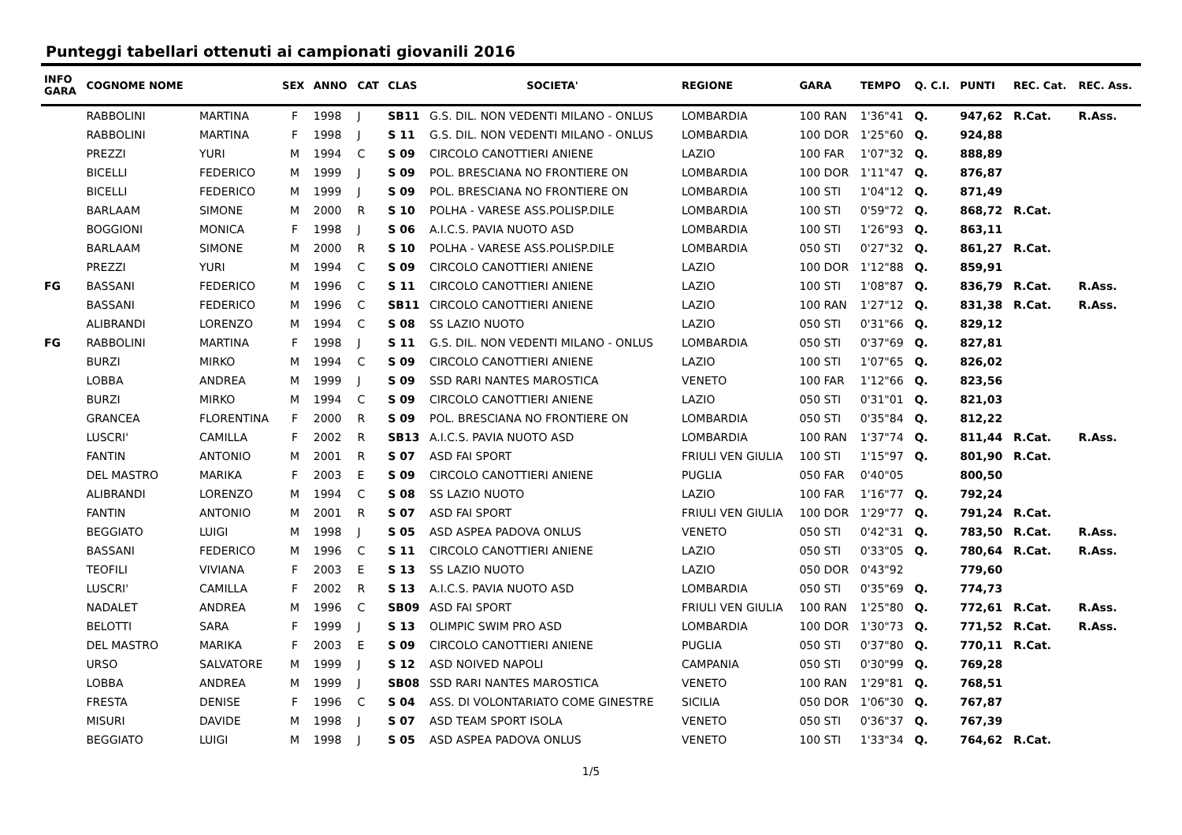Punteggi tabellari ottenuti ai campionati giovanili 2016
| INFO GARA | COGNOME NOME | | SEX | ANNO | CAT | CLAS | SOCIETA' | REGIONE | GARA | TEMPO | Q. C.I. | PUNTI | REC. Cat. | REC. Ass. |
| --- | --- | --- | --- | --- | --- | --- | --- | --- | --- | --- | --- | --- | --- | --- |
| | RABBOLINI | MARTINA | F | 1998 | J | SB11 | G.S. DIL. NON VEDENTI MILANO - ONLUS | LOMBARDIA | 100 RAN | 1'36"41 | Q. | 947,62 | R.Cat. | R.Ass. |
| | RABBOLINI | MARTINA | F | 1998 | J | S 11 | G.S. DIL. NON VEDENTI MILANO - ONLUS | LOMBARDIA | 100 DOR | 1'25"60 | Q. | 924,88 | | |
| | PREZZI | YURI | M | 1994 | C | S 09 | CIRCOLO CANOTTIERI ANIENE | LAZIO | 100 FAR | 1'07"32 | Q. | 888,89 | | |
| | BICELLI | FEDERICO | M | 1999 | J | S 09 | POL. BRESCIANA NO FRONTIERE ON | LOMBARDIA | 100 DOR | 1'11"47 | Q. | 876,87 | | |
| | BICELLI | FEDERICO | M | 1999 | J | S 09 | POL. BRESCIANA NO FRONTIERE ON | LOMBARDIA | 100 STI | 1'04"12 | Q. | 871,49 | | |
| | BARLAAM | SIMONE | M | 2000 | R | S 10 | POLHA - VARESE ASS.POLISP.DILE | LOMBARDIA | 100 STI | 0'59"72 | Q. | 868,72 | R.Cat. | |
| | BOGGIONI | MONICA | F | 1998 | J | S 06 | A.I.C.S. PAVIA NUOTO ASD | LOMBARDIA | 100 STI | 1'26"93 | Q. | 863,11 | | |
| | BARLAAM | SIMONE | M | 2000 | R | S 10 | POLHA - VARESE ASS.POLISP.DILE | LOMBARDIA | 050 STI | 0'27"32 | Q. | 861,27 | R.Cat. | |
| | PREZZI | YURI | M | 1994 | C | S 09 | CIRCOLO CANOTTIERI ANIENE | LAZIO | 100 DOR | 1'12"88 | Q. | 859,91 | | |
| FG | BASSANI | FEDERICO | M | 1996 | C | S 11 | CIRCOLO CANOTTIERI ANIENE | LAZIO | 100 STI | 1'08"87 | Q. | 836,79 | R.Cat. | R.Ass. |
| | BASSANI | FEDERICO | M | 1996 | C | SB11 | CIRCOLO CANOTTIERI ANIENE | LAZIO | 100 RAN | 1'27"12 | Q. | 831,38 | R.Cat. | R.Ass. |
| | ALIBRANDI | LORENZO | M | 1994 | C | S 08 | SS LAZIO NUOTO | LAZIO | 050 STI | 0'31"66 | Q. | 829,12 | | |
| FG | RABBOLINI | MARTINA | F | 1998 | J | S 11 | G.S. DIL. NON VEDENTI MILANO - ONLUS | LOMBARDIA | 050 STI | 0'37"69 | Q. | 827,81 | | |
| | BURZI | MIRKO | M | 1994 | C | S 09 | CIRCOLO CANOTTIERI ANIENE | LAZIO | 100 STI | 1'07"65 | Q. | 826,02 | | |
| | LOBBA | ANDREA | M | 1999 | J | S 09 | SSD RARI NANTES MAROSTICA | VENETO | 100 FAR | 1'12"66 | Q. | 823,56 | | |
| | BURZI | MIRKO | M | 1994 | C | S 09 | CIRCOLO CANOTTIERI ANIENE | LAZIO | 050 STI | 0'31"01 | Q. | 821,03 | | |
| | GRANCEA | FLORENTINA | F | 2000 | R | S 09 | POL. BRESCIANA NO FRONTIERE ON | LOMBARDIA | 050 STI | 0'35"84 | Q. | 812,22 | | |
| | LUSCRI' | CAMILLA | F | 2002 | R | SB13 | A.I.C.S. PAVIA NUOTO ASD | LOMBARDIA | 100 RAN | 1'37"74 | Q. | 811,44 | R.Cat. | R.Ass. |
| | FANTIN | ANTONIO | M | 2001 | R | S 07 | ASD FAI SPORT | FRIULI VEN GIULIA | 100 STI | 1'15"97 | Q. | 801,90 | R.Cat. | |
| | DEL MASTRO | MARIKA | F | 2003 | E | S 09 | CIRCOLO CANOTTIERI ANIENE | PUGLIA | 050 FAR | 0'40"05 | | 800,50 | | |
| | ALIBRANDI | LORENZO | M | 1994 | C | S 08 | SS LAZIO NUOTO | LAZIO | 100 FAR | 1'16"77 | Q. | 792,24 | | |
| | FANTIN | ANTONIO | M | 2001 | R | S 07 | ASD FAI SPORT | FRIULI VEN GIULIA | 100 DOR | 1'29"77 | Q. | 791,24 | R.Cat. | |
| | BEGGIATO | LUIGI | M | 1998 | J | S 05 | ASD ASPEA PADOVA ONLUS | VENETO | 050 STI | 0'42"31 | Q. | 783,50 | R.Cat. | R.Ass. |
| | BASSANI | FEDERICO | M | 1996 | C | S 11 | CIRCOLO CANOTTIERI ANIENE | LAZIO | 050 STI | 0'33"05 | Q. | 780,64 | R.Cat. | R.Ass. |
| | TEOFILI | VIVIANA | F | 2003 | E | S 13 | SS LAZIO NUOTO | LAZIO | 050 DOR | 0'43"92 | | 779,60 | | |
| | LUSCRI' | CAMILLA | F | 2002 | R | S 13 | A.I.C.S. PAVIA NUOTO ASD | LOMBARDIA | 050 STI | 0'35"69 | Q. | 774,73 | | |
| | NADALET | ANDREA | M | 1996 | C | SB09 | ASD FAI SPORT | FRIULI VEN GIULIA | 100 RAN | 1'25"80 | Q. | 772,61 | R.Cat. | R.Ass. |
| | BELOTTI | SARA | F | 1999 | J | S 13 | OLIMPIC SWIM PRO ASD | LOMBARDIA | 100 DOR | 1'30"73 | Q. | 771,52 | R.Cat. | R.Ass. |
| | DEL MASTRO | MARIKA | F | 2003 | E | S 09 | CIRCOLO CANOTTIERI ANIENE | PUGLIA | 050 STI | 0'37"80 | Q. | 770,11 | R.Cat. | |
| | URSO | SALVATORE | M | 1999 | J | S 12 | ASD NOIVED NAPOLI | CAMPANIA | 050 STI | 0'30"99 | Q. | 769,28 | | |
| | LOBBA | ANDREA | M | 1999 | J | SB08 | SSD RARI NANTES MAROSTICA | VENETO | 100 RAN | 1'29"81 | Q. | 768,51 | | |
| | FRESTA | DENISE | F | 1996 | C | S 04 | ASS. DI VOLONTARIATO COME GINESTRE | SICILIA | 050 DOR | 1'06"30 | Q. | 767,87 | | |
| | MISURI | DAVIDE | M | 1998 | J | S 07 | ASD TEAM SPORT ISOLA | VENETO | 050 STI | 0'36"37 | Q. | 767,39 | | |
| | BEGGIATO | LUIGI | M | 1998 | J | S 05 | ASD ASPEA PADOVA ONLUS | VENETO | 100 STI | 1'33"34 | Q. | 764,62 | R.Cat. | |
1/5